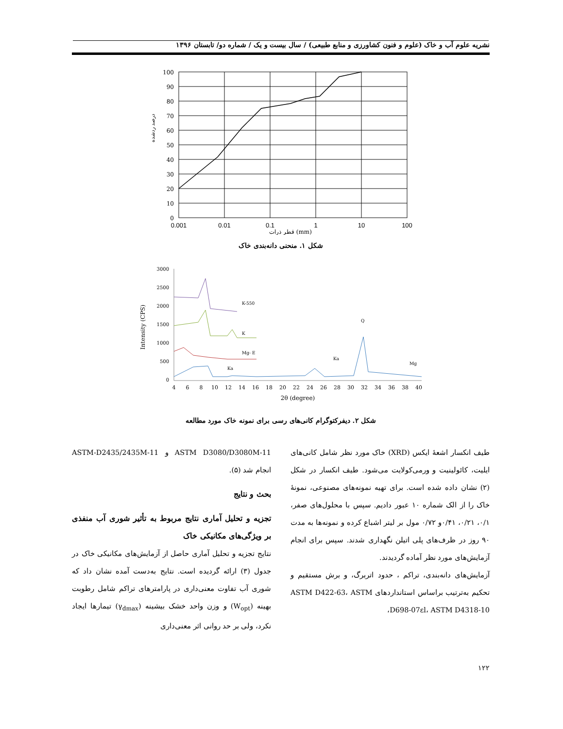نشریه علوم آب و خاک (علوم و فنون کشاورزی و منابع طبیعی) / سال بیست و یک / شماره دو/ تابستان ۱۳۹۶
100
90
80
70
60
50
40
30
20
10
0
0.001
0.01
0.1
1
10
100
قطر ذرات (mm)
درصد ردشده
شکل ۱. منحنی دانه‌بندی خاک
3000
2500
2000
1500
1000
500
0
K-550
K
Mg- E
Q
Mg
Ka
Ka
4
6
8
10
12
14
16
18
20
22
24
26
28
30
32
34
36
38
40
2θ (degree)
Intensity (CPS)
شکل ۲. دیفرکتوگرام کانی‌های رسی برای نمونه خاک مورد مطالعه
طیف انکسار اشعهٔ ایکس (XRD) خاک مورد نظر شامل کانی‌های ایلیت، کائولینیت و ورمی‌کولایت می‌شود. طیف انکسار در شکل (۲) نشان داده شده است. برای تهیه نمونه‌های مصنوعی، نمونهٔ خاک را از الک شماره ۱۰ عبور دادیم. سپس با محلول‌های صفر، ۰/۱، ۰/۲۱، ۰/۴۱و ۰/۷۲ مول بر لیتر اشباع کرده و نمونه‌ها به مدت ۹۰ روز در ظرف‌های پلی اتیلن نگهداری شدند. سپس برای انجام آزمایش‌های مورد نظر آماده گردیدند.
آزمایش‌های دانه‌بندی، تراکم ، حدود اتربرگ، و برش مستقیم و تحکیم به‌ترتیب براساس استانداردهای ASTM D422-63، ASTM D698-07εl، ASTM D4318-10،
ASTM D3080/D3080M-11 و ASTM-D2435/2435M-11 انجام شد (۵).
بحث و نتایج
تجزیه و تحلیل آماری نتایج مربوط به تأثیر شوری آب منفذی بر ویژگی‌های مکانیکی خاک
نتایج تجزیه و تحلیل آماری حاصل از آزمایش‌های مکانیکی خاک در جدول (۳) ارائه گردیده است. نتایج به‌دست آمده نشان داد که شوری آب تفاوت معنی‌داری در پارامترهای تراکم شامل رطوبت بهینه (W<sub>opt</sub>) و وزن واحد خشک بیشینه (γ<sub>dmax</sub>) تیمارها ایجاد نکرد، ولی بر حد روانی اثر معنی‌داری
۱۲۲